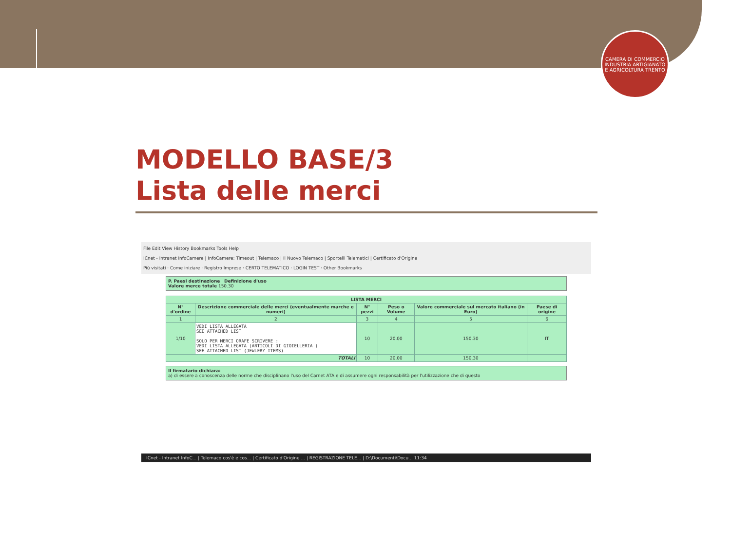CAMERA DI COMMERCIO INDUSTRIA ARTIGIANATO E AGRICOLTURA TRENTO
MODELLO BASE/3
Lista delle merci
File Edit View History Bookmarks Tools Help
ICnet - Intranet InfoCamere | InfoCamere: Timeout | Telemaco | Il Nuovo Telemaco | Sportelli Telematici | Certificato d'Origine
Più visitati · Come iniziare · Registro Imprese · CERTO TELEMATICO · LOGIN TEST · Other Bookmarks
P. Paesi destinazione Definizione d'uso
Valore merce totale 150.30
| LISTA MERCI | | | | | |
| --- | --- | --- | --- | --- | --- |
| N° d'ordine | Descrizione commerciale delle merci (eventualmente marche e numeri) | N° pezzi | Peso o Volume | Valore commerciale sul mercato italiano (in Euro) | Paese di origine |
| 1 | 2 | 3 | 4 | 5 | 6 |
| 1/10 | VEDI LISTA ALLEGATA SEE ATTACHED LIST SOLO PER MERCI ORAFE SCRIVERE : VEDI LISTA ALLEGATA (ARTICOLI DI GIOIELLERIA ) SEE ATTACHED LIST (JEWLERY ITEMS) | 10 | 20.00 | 150.30 | IT |
| TOTALI | | 10 | 20.00 | 150.30 | |
Il firmatario dichiara:
a) di essere a conoscenza delle norme che disciplinano l'uso del Carnet ATA e di assumere ogni responsabilità per l'utilizzazione che di questo
ICnet - Intranet InfoC... | Telemaco cos'è e cos... | Certificato d'Origine ... | REGISTRAZIONE TELE... | D:\Documenti\Docu... 11:34